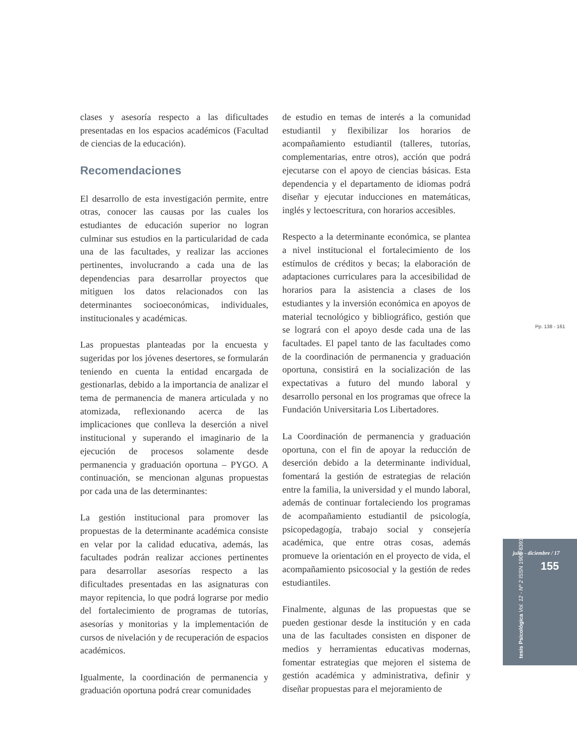clases y asesoría respecto a las dificultades presentadas en los espacios académicos (Facultad de ciencias de la educación).
Recomendaciones
El desarrollo de esta investigación permite, entre otras, conocer las causas por las cuales los estudiantes de educación superior no logran culminar sus estudios en la particularidad de cada una de las facultades, y realizar las acciones pertinentes, involucrando a cada una de las dependencias para desarrollar proyectos que mitiguen los datos relacionados con las determinantes socioeconómicas, individuales, institucionales y académicas.
Las propuestas planteadas por la encuesta y sugeridas por los jóvenes desertores, se formularán teniendo en cuenta la entidad encargada de gestionarlas, debido a la importancia de analizar el tema de permanencia de manera articulada y no atomizada, reflexionando acerca de las implicaciones que conlleva la deserción a nivel institucional y superando el imaginario de la ejecución de procesos solamente desde permanencia y graduación oportuna – PYGO. A continuación, se mencionan algunas propuestas por cada una de las determinantes:
La gestión institucional para promover las propuestas de la determinante académica consiste en velar por la calidad educativa, además, las facultades podrán realizar acciones pertinentes para desarrollar asesorías respecto a las dificultades presentadas en las asignaturas con mayor repitencia, lo que podrá lograrse por medio del fortalecimiento de programas de tutorías, asesorías y monitorias y la implementación de cursos de nivelación y de recuperación de espacios académicos.
Igualmente, la coordinación de permanencia y graduación oportuna podrá crear comunidades
de estudio en temas de interés a la comunidad estudiantil y flexibilizar los horarios de acompañamiento estudiantil (talleres, tutorías, complementarias, entre otros), acción que podrá ejecutarse con el apoyo de ciencias básicas. Esta dependencia y el departamento de idiomas podrá diseñar y ejecutar inducciones en matemáticas, inglés y lectoescritura, con horarios accesibles.
Respecto a la determinante económica, se plantea a nivel institucional el fortalecimiento de los estímulos de créditos y becas; la elaboración de adaptaciones curriculares para la accesibilidad de horarios para la asistencia a clases de los estudiantes y la inversión económica en apoyos de material tecnológico y bibliográfico, gestión que se logrará con el apoyo desde cada una de las facultades. El papel tanto de las facultades como de la coordinación de permanencia y graduación oportuna, consistirá en la socialización de las expectativas a futuro del mundo laboral y desarrollo personal en los programas que ofrece la Fundación Universitaria Los Libertadores.
La Coordinación de permanencia y graduación oportuna, con el fin de apoyar la reducción de deserción debido a la determinante individual, fomentará la gestión de estrategias de relación entre la familia, la universidad y el mundo laboral, además de continuar fortaleciendo los programas de acompañamiento estudiantil de psicología, psicopedagogía, trabajo social y consejería académica, que entre otras cosas, además promueve la orientación en el proyecto de vida, el acompañamiento psicosocial y la gestión de redes estudiantiles.
Finalmente, algunas de las propuestas que se pueden gestionar desde la institución y en cada una de las facultades consisten en disponer de medios y herramientas educativas modernas, fomentar estrategias que mejoren el sistema de gestión académica y administrativa, definir y diseñar propuestas para el mejoramiento de
Pp. 138 - 161
julio - diciembre / 17
155
tesis Psicológica Vol. 12 - Nº 2 ISSN 1909-8391